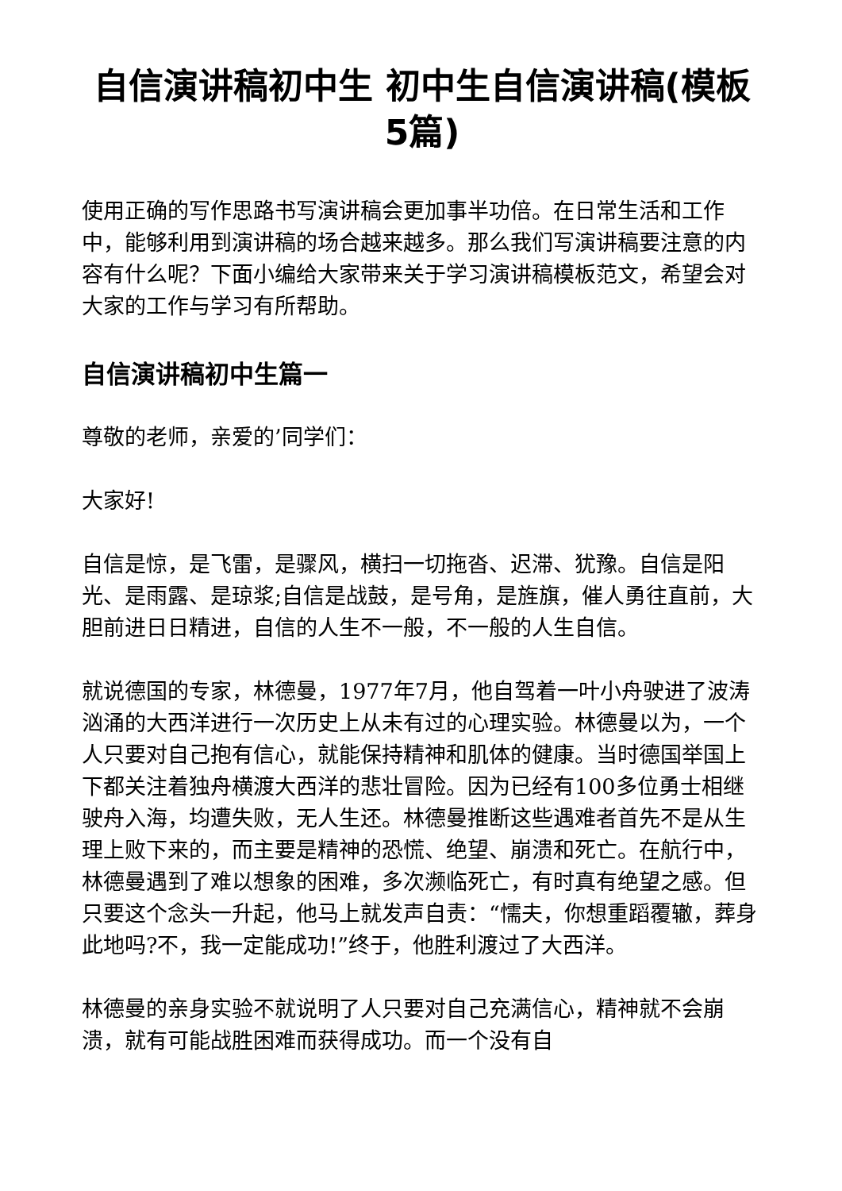自信演讲稿初中生 初中生自信演讲稿(模板5篇)
使用正确的写作思路书写演讲稿会更加事半功倍。在日常生活和工作中，能够利用到演讲稿的场合越来越多。那么我们写演讲稿要注意的内容有什么呢？下面小编给大家带来关于学习演讲稿模板范文，希望会对大家的工作与学习有所帮助。
自信演讲稿初中生篇一
尊敬的老师，亲爱的’同学们：
大家好!
自信是惊，是飞雷，是骤风，横扫一切拖沓、迟滞、犹豫。自信是阳光、是雨露、是琼浆;自信是战鼓，是号角，是旌旗，催人勇往直前，大胆前进日日精进，自信的人生不一般，不一般的人生自信。
就说德国的专家，林德曼，1977年7月，他自驾着一叶小舟驶进了波涛汹涌的大西洋进行一次历史上从未有过的心理实验。林德曼以为，一个人只要对自己抱有信心，就能保持精神和肌体的健康。当时德国举国上下都关注着独舟横渡大西洋的悲壮冒险。因为已经有100多位勇士相继驶舟入海，均遭失败，无人生还。林德曼推断这些遇难者首先不是从生理上败下来的，而主要是精神的恐慌、绝望、崩溃和死亡。在航行中，林德曼遇到了难以想象的困难，多次濒临死亡，有时真有绝望之感。但只要这个念头一升起，他马上就发声自责：“懦夫，你想重蹈覆辙，葬身此地吗?不，我一定能成功!”终于，他胜利渡过了大西洋。
林德曼的亲身实验不就说明了人只要对自己充满信心，精神就不会崩溃，就有可能战胜困难而获得成功。而一个没有自